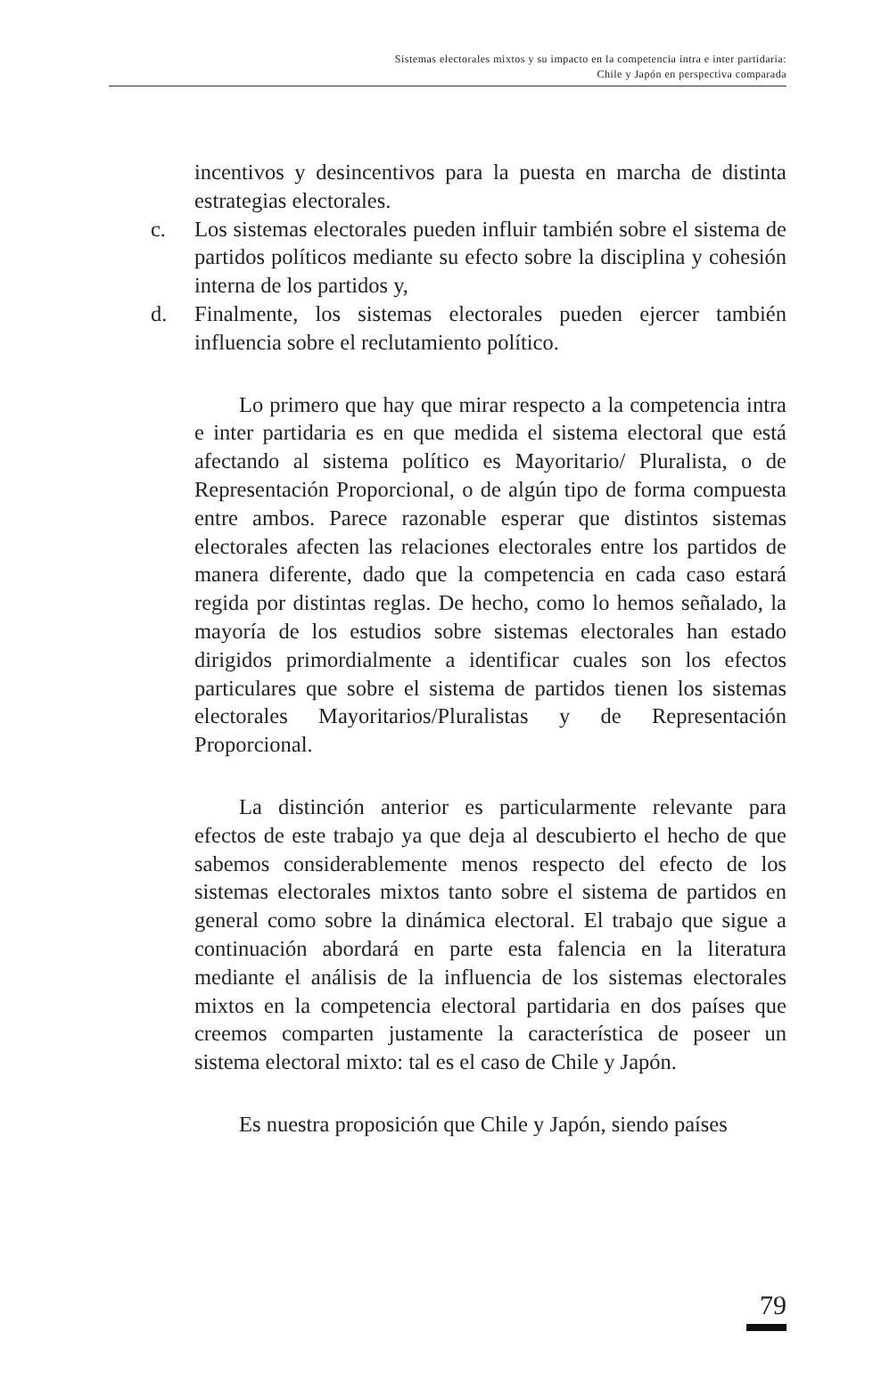Sistemas electorales mixtos y su impacto en la competencia intra e inter partidaria:
Chile y Japón en perspectiva comparada
incentivos y desincentivos para la puesta en marcha de distinta estrategias electorales.
c. Los sistemas electorales pueden influir también sobre el sistema de partidos políticos mediante su efecto sobre la disciplina y cohesión interna de los partidos y,
d. Finalmente, los sistemas electorales pueden ejercer también influencia sobre el reclutamiento político.
Lo primero que hay que mirar respecto a la competencia intra e inter partidaria es en que medida el sistema electoral que está afectando al sistema político es Mayoritario/ Pluralista, o de Representación Proporcional, o de algún tipo de forma compuesta entre ambos. Parece razonable esperar que distintos sistemas electorales afecten las relaciones electorales entre los partidos de manera diferente, dado que la competencia en cada caso estará regida por distintas reglas. De hecho, como lo hemos señalado, la mayoría de los estudios sobre sistemas electorales han estado dirigidos primordialmente a identificar cuales son los efectos particulares que sobre el sistema de partidos tienen los sistemas electorales Mayoritarios/Pluralistas y de Representación Proporcional.
La distinción anterior es particularmente relevante para efectos de este trabajo ya que deja al descubierto el hecho de que sabemos considerablemente menos respecto del efecto de los sistemas electorales mixtos tanto sobre el sistema de partidos en general como sobre la dinámica electoral. El trabajo que sigue a continuación abordará en parte esta falencia en la literatura mediante el análisis de la influencia de los sistemas electorales mixtos en la competencia electoral partidaria en dos países que creemos comparten justamente la característica de poseer un sistema electoral mixto: tal es el caso de Chile y Japón.
Es nuestra proposición que Chile y Japón, siendo países
79